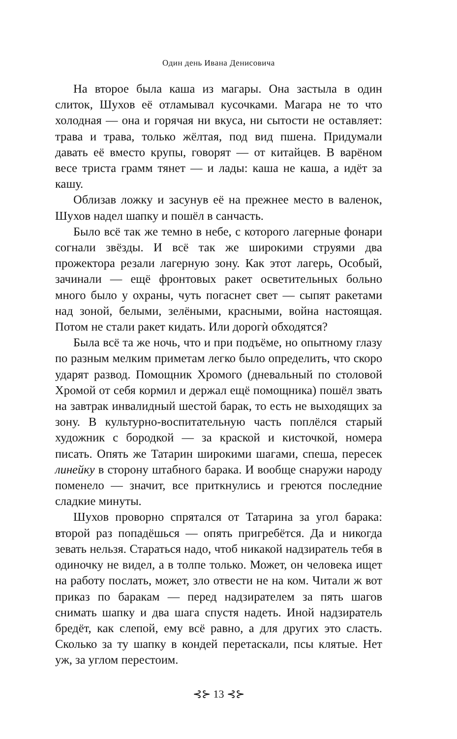Один день Ивана Денисовича
На второе была каша из магары. Она застыла в один слиток, Шухов её отламывал кусочками. Магара не то что холодная — она и горячая ни вкуса, ни сытости не оставляет: трава и трава, только жёлтая, под вид пшена. Придумали давать её вместо крупы, говорят — от китайцев. В варёном весе триста грамм тянет — и лады: каша не каша, а идёт за кашу.
Облизав ложку и засунув её на прежнее место в валенок, Шухов надел шапку и пошёл в санчасть.
Было всё так же темно в небе, с которого лагерные фонари согнали звёзды. И всё так же широкими струями два прожектора резали лагерную зону. Как этот лагерь, Особый, зачинали — ещё фронтовых ракет осветительных больно много было у охраны, чуть погаснет свет — сыпят ракетами над зоной, белыми, зелёными, красными, война настоящая. Потом не стали ракет кидать. Или дорогѝ обходятся?
Была всё та же ночь, что и при подъёме, но опытному глазу по разным мелким приметам легко было определить, что скоро ударят развод. Помощник Хромого (дневальный по столовой Хромой от себя кормил и держал ещё помощника) пошёл звать на завтрак инвалидный шестой барак, то есть не выходящих за зону. В культурно-воспитательную часть поплёлся старый художник с бородкой — за краской и кисточкой, номера писать. Опять же Татарин широкими шагами, спеша, пересек линейку в сторону штабного барака. И вообще снаружи народу поменело — значит, все приткнулись и греются последние сладкие минуты.
Шухов проворно спрятался от Татарина за угол барака: второй раз попадёшься — опять пригребётся. Да и никогда зевать нельзя. Стараться надо, чтоб никакой надзиратель тебя в одиночку не видел, а в толпе только. Может, он человека ищет на работу послать, может, зло отвести не на ком. Читали ж вот приказ по баракам — перед надзирателем за пять шагов снимать шапку и два шага спустя надеть. Иной надзиратель бредёт, как слепой, ему всё равно, а для других это сласть. Сколько за ту шапку в кондей перетаскали, псы клятые. Нет уж, за углом перестоим.
⊰⊱ 13 ⊰⊱